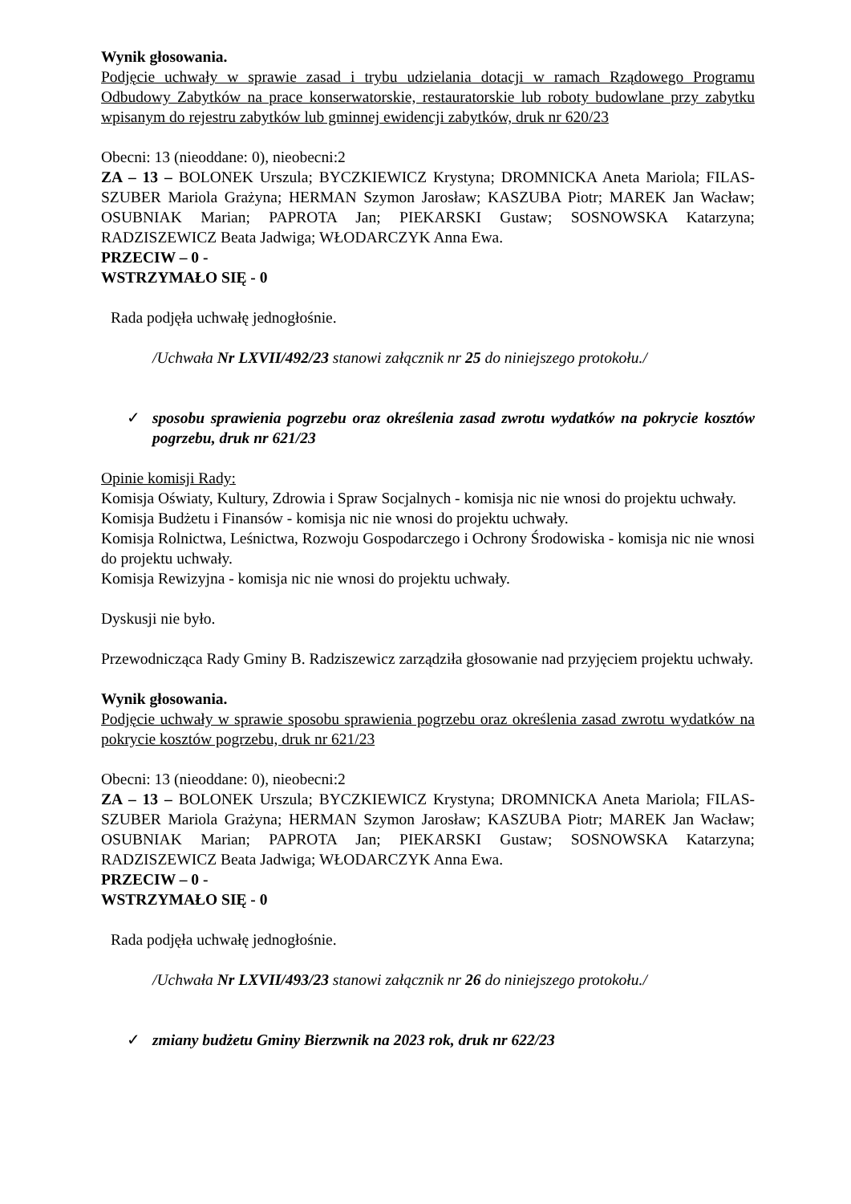Wynik głosowania.
Podjęcie uchwały w sprawie zasad i trybu udzielania dotacji w ramach Rządowego Programu Odbudowy Zabytków na prace konserwatorskie, restauratorskie lub roboty budowlane przy zabytku wpisanym do rejestru zabytków lub gminnej ewidencji zabytków, druk nr 620/23
Obecni: 13 (nieoddane: 0), nieobecni:2
ZA – 13 – BOLONEK Urszula; BYCZKIEWICZ Krystyna; DROMNICKA Aneta Mariola; FILAS-SZUBER Mariola Grażyna; HERMAN Szymon Jarosław; KASZUBA Piotr; MAREK Jan Wacław; OSUBNIAK Marian; PAPROTA Jan; PIEKARSKI Gustaw; SOSNOWSKA Katarzyna; RADZISZEWICZ Beata Jadwiga; WŁODARCZYK Anna Ewa.
PRZECIW – 0 -
WSTRZYMAŁO SIĘ - 0
Rada podjęła uchwałę jednogłośnie.
/Uchwała Nr LXVII/492/23 stanowi załącznik nr 25 do niniejszego protokołu./
✓ sposobu sprawienia pogrzebu oraz określenia zasad zwrotu wydatków na pokrycie kosztów pogrzebu, druk nr 621/23
Opinie komisji Rady:
Komisja Oświaty, Kultury, Zdrowia i Spraw Socjalnych - komisja nic nie wnosi do projektu uchwały.
Komisja Budżetu i Finansów - komisja nic nie wnosi do projektu uchwały.
Komisja Rolnictwa, Leśnictwa, Rozwoju Gospodarczego i Ochrony Środowiska - komisja nic nie wnosi do projektu uchwały.
Komisja Rewizyjna - komisja nic nie wnosi do projektu uchwały.
Dyskusji nie było.
Przewodnicząca Rady Gminy B. Radziszewicz zarządziła głosowanie nad przyjęciem projektu uchwały.
Wynik głosowania.
Podjęcie uchwały w sprawie sposobu sprawienia pogrzebu oraz określenia zasad zwrotu wydatków na pokrycie kosztów pogrzebu, druk nr 621/23
Obecni: 13 (nieoddane: 0), nieobecni:2
ZA – 13 – BOLONEK Urszula; BYCZKIEWICZ Krystyna; DROMNICKA Aneta Mariola; FILAS-SZUBER Mariola Grażyna; HERMAN Szymon Jarosław; KASZUBA Piotr; MAREK Jan Wacław; OSUBNIAK Marian; PAPROTA Jan; PIEKARSKI Gustaw; SOSNOWSKA Katarzyna; RADZISZEWICZ Beata Jadwiga; WŁODARCZYK Anna Ewa.
PRZECIW – 0 -
WSTRZYMAŁO SIĘ - 0
Rada podjęła uchwałę jednogłośnie.
/Uchwała Nr LXVII/493/23 stanowi załącznik nr 26 do niniejszego protokołu./
✓ zmiany budżetu Gminy Bierzwnik na 2023 rok, druk nr 622/23